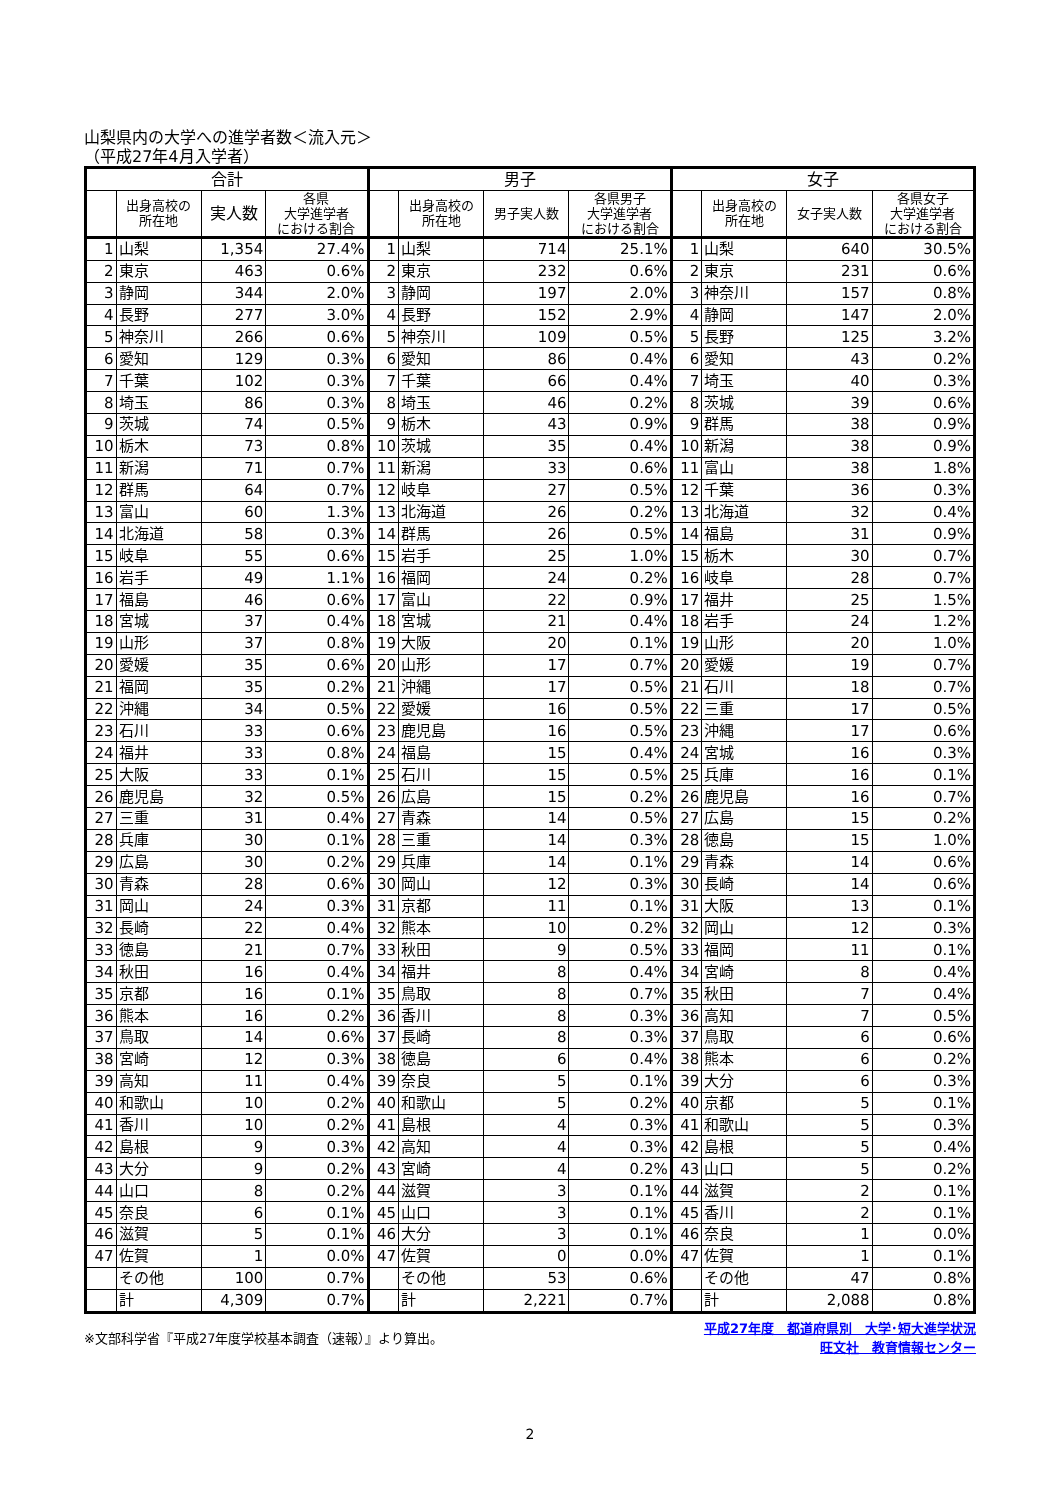山梨県内の大学への進学者数＜流入元＞
（平成27年4月入学者）
| 合計 | | | | 男子 | | | | 女子 | | | |
| --- | --- | --- | --- | --- | --- | --- | --- | --- | --- | --- | --- |
| | 出身高校の 所在地 | 実人数 | 各県 大学進学者 における割合 | | 出身高校の 所在地 | 男子実人数 | 各県男子 大学進学者 における割合 | | 出身高校の 所在地 | 女子実人数 | 各県女子 大学進学者 における割合 |
| 1 | 山梨 | 1,354 | 27.4% | 1 | 山梨 | 714 | 25.1% | 1 | 山梨 | 640 | 30.5% |
| 2 | 東京 | 463 | 0.6% | 2 | 東京 | 232 | 0.6% | 2 | 東京 | 231 | 0.6% |
| 3 | 静岡 | 344 | 2.0% | 3 | 静岡 | 197 | 2.0% | 3 | 神奈川 | 157 | 0.8% |
| 4 | 長野 | 277 | 3.0% | 4 | 長野 | 152 | 2.9% | 4 | 静岡 | 147 | 2.0% |
| 5 | 神奈川 | 266 | 0.6% | 5 | 神奈川 | 109 | 0.5% | 5 | 長野 | 125 | 3.2% |
| 6 | 愛知 | 129 | 0.3% | 6 | 愛知 | 86 | 0.4% | 6 | 愛知 | 43 | 0.2% |
| 7 | 千葉 | 102 | 0.3% | 7 | 千葉 | 66 | 0.4% | 7 | 埼玉 | 40 | 0.3% |
| 8 | 埼玉 | 86 | 0.3% | 8 | 埼玉 | 46 | 0.2% | 8 | 茨城 | 39 | 0.6% |
| 9 | 茨城 | 74 | 0.5% | 9 | 栃木 | 43 | 0.9% | 9 | 群馬 | 38 | 0.9% |
| 10 | 栃木 | 73 | 0.8% | 10 | 茨城 | 35 | 0.4% | 10 | 新潟 | 38 | 0.9% |
| 11 | 新潟 | 71 | 0.7% | 11 | 新潟 | 33 | 0.6% | 11 | 富山 | 38 | 1.8% |
| 12 | 群馬 | 64 | 0.7% | 12 | 岐阜 | 27 | 0.5% | 12 | 千葉 | 36 | 0.3% |
| 13 | 富山 | 60 | 1.3% | 13 | 北海道 | 26 | 0.2% | 13 | 北海道 | 32 | 0.4% |
| 14 | 北海道 | 58 | 0.3% | 14 | 群馬 | 26 | 0.5% | 14 | 福島 | 31 | 0.9% |
| 15 | 岐阜 | 55 | 0.6% | 15 | 岩手 | 25 | 1.0% | 15 | 栃木 | 30 | 0.7% |
| 16 | 岩手 | 49 | 1.1% | 16 | 福岡 | 24 | 0.2% | 16 | 岐阜 | 28 | 0.7% |
| 17 | 福島 | 46 | 0.6% | 17 | 富山 | 22 | 0.9% | 17 | 福井 | 25 | 1.5% |
| 18 | 宮城 | 37 | 0.4% | 18 | 宮城 | 21 | 0.4% | 18 | 岩手 | 24 | 1.2% |
| 19 | 山形 | 37 | 0.8% | 19 | 大阪 | 20 | 0.1% | 19 | 山形 | 20 | 1.0% |
| 20 | 愛媛 | 35 | 0.6% | 20 | 山形 | 17 | 0.7% | 20 | 愛媛 | 19 | 0.7% |
| 21 | 福岡 | 35 | 0.2% | 21 | 沖縄 | 17 | 0.5% | 21 | 石川 | 18 | 0.7% |
| 22 | 沖縄 | 34 | 0.5% | 22 | 愛媛 | 16 | 0.5% | 22 | 三重 | 17 | 0.5% |
| 23 | 石川 | 33 | 0.6% | 23 | 鹿児島 | 16 | 0.5% | 23 | 沖縄 | 17 | 0.6% |
| 24 | 福井 | 33 | 0.8% | 24 | 福島 | 15 | 0.4% | 24 | 宮城 | 16 | 0.3% |
| 25 | 大阪 | 33 | 0.1% | 25 | 石川 | 15 | 0.5% | 25 | 兵庫 | 16 | 0.1% |
| 26 | 鹿児島 | 32 | 0.5% | 26 | 広島 | 15 | 0.2% | 26 | 鹿児島 | 16 | 0.7% |
| 27 | 三重 | 31 | 0.4% | 27 | 青森 | 14 | 0.5% | 27 | 広島 | 15 | 0.2% |
| 28 | 兵庫 | 30 | 0.1% | 28 | 三重 | 14 | 0.3% | 28 | 徳島 | 15 | 1.0% |
| 29 | 広島 | 30 | 0.2% | 29 | 兵庫 | 14 | 0.1% | 29 | 青森 | 14 | 0.6% |
| 30 | 青森 | 28 | 0.6% | 30 | 岡山 | 12 | 0.3% | 30 | 長崎 | 14 | 0.6% |
| 31 | 岡山 | 24 | 0.3% | 31 | 京都 | 11 | 0.1% | 31 | 大阪 | 13 | 0.1% |
| 32 | 長崎 | 22 | 0.4% | 32 | 熊本 | 10 | 0.2% | 32 | 岡山 | 12 | 0.3% |
| 33 | 徳島 | 21 | 0.7% | 33 | 秋田 | 9 | 0.5% | 33 | 福岡 | 11 | 0.1% |
| 34 | 秋田 | 16 | 0.4% | 34 | 福井 | 8 | 0.4% | 34 | 宮崎 | 8 | 0.4% |
| 35 | 京都 | 16 | 0.1% | 35 | 鳥取 | 8 | 0.7% | 35 | 秋田 | 7 | 0.4% |
| 36 | 熊本 | 16 | 0.2% | 36 | 香川 | 8 | 0.3% | 36 | 高知 | 7 | 0.5% |
| 37 | 鳥取 | 14 | 0.6% | 37 | 長崎 | 8 | 0.3% | 37 | 鳥取 | 6 | 0.6% |
| 38 | 宮崎 | 12 | 0.3% | 38 | 徳島 | 6 | 0.4% | 38 | 熊本 | 6 | 0.2% |
| 39 | 高知 | 11 | 0.4% | 39 | 奈良 | 5 | 0.1% | 39 | 大分 | 6 | 0.3% |
| 40 | 和歌山 | 10 | 0.2% | 40 | 和歌山 | 5 | 0.2% | 40 | 京都 | 5 | 0.1% |
| 41 | 香川 | 10 | 0.2% | 41 | 島根 | 4 | 0.3% | 41 | 和歌山 | 5 | 0.3% |
| 42 | 島根 | 9 | 0.3% | 42 | 高知 | 4 | 0.3% | 42 | 島根 | 5 | 0.4% |
| 43 | 大分 | 9 | 0.2% | 43 | 宮崎 | 4 | 0.2% | 43 | 山口 | 5 | 0.2% |
| 44 | 山口 | 8 | 0.2% | 44 | 滋賀 | 3 | 0.1% | 44 | 滋賀 | 2 | 0.1% |
| 45 | 奈良 | 6 | 0.1% | 45 | 山口 | 3 | 0.1% | 45 | 香川 | 2 | 0.1% |
| 46 | 滋賀 | 5 | 0.1% | 46 | 大分 | 3 | 0.1% | 46 | 奈良 | 1 | 0.0% |
| 47 | 佐賀 | 1 | 0.0% | 47 | 佐賀 | 0 | 0.0% | 47 | 佐賀 | 1 | 0.1% |
| | その他 | 100 | 0.7% | | その他 | 53 | 0.6% | | その他 | 47 | 0.8% |
| | 計 | 4,309 | 0.7% | | 計 | 2,221 | 0.7% | | 計 | 2,088 | 0.8% |
※文部科学省『平成27年度学校基本調査（速報）』より算出。
平成27年度　都道府県別　大学･短大進学状況
旺文社　教育情報センター
2